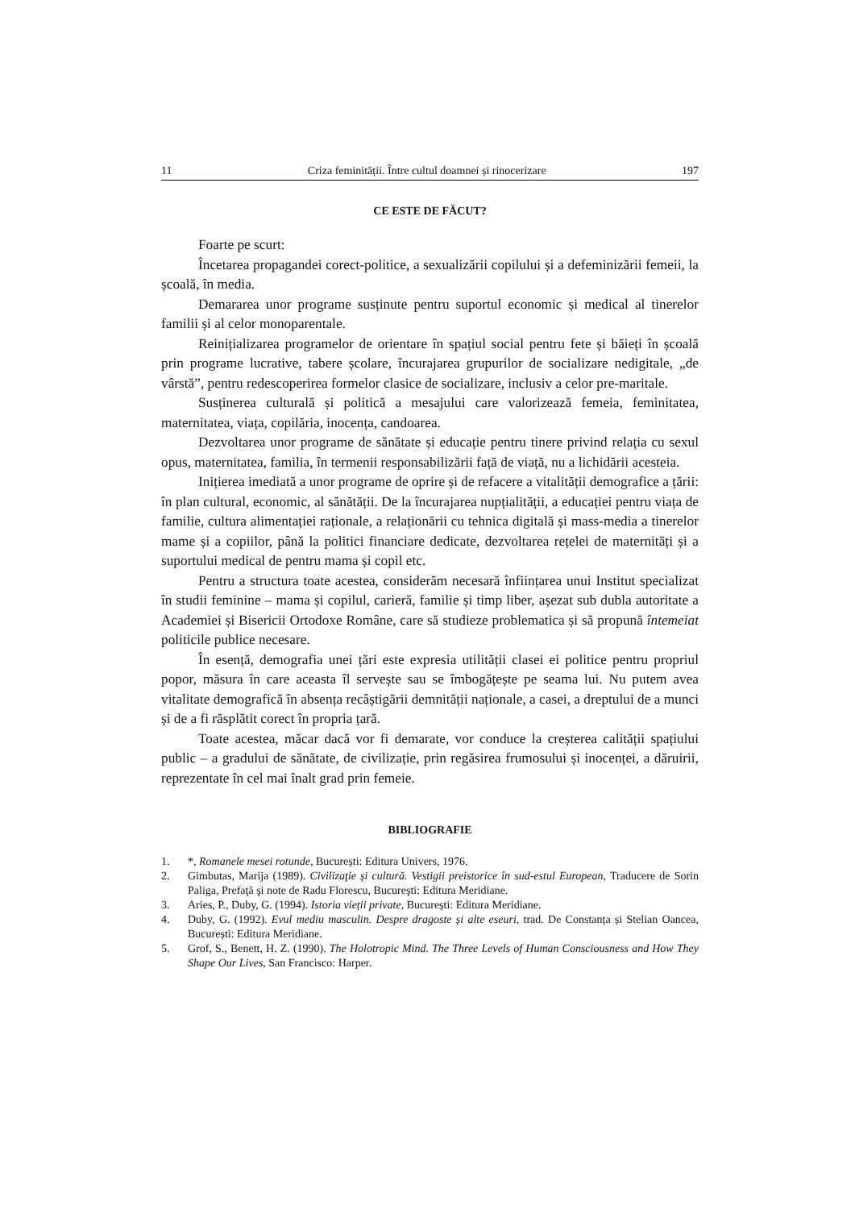11 Criza feminității. Între cultul doamnei și rinocerizare 197
CE ESTE DE FĂCUT?
Foarte pe scurt:
Încetarea propagandei corect-politice, a sexualizării copilului și a defeminizării femeii, la școală, în media.
Demararea unor programe susținute pentru suportul economic și medical al tinerelor familii și al celor monoparentale.
Reinițializarea programelor de orientare în spațiul social pentru fete și băieți în școală prin programe lucrative, tabere școlare, încurajarea grupurilor de socializare nedigitale, „de vârstă”, pentru redescoperirea formelor clasice de socializare, inclusiv a celor pre-maritale.
Susținerea culturală și politică a mesajului care valorizează femeia, feminitatea, maternitatea, viața, copilăria, inocența, candoarea.
Dezvoltarea unor programe de sănătate și educație pentru tinere privind relația cu sexul opus, maternitatea, familia, în termenii responsabilizării față de viață, nu a lichidării acesteia.
Inițierea imediată a unor programe de oprire și de refacere a vitalității demografice a țării: în plan cultural, economic, al sănătății. De la încurajarea nupțialității, a educației pentru viața de familie, cultura alimentației raționale, a relaționării cu tehnica digitală și mass-media a tinerelor mame și a copiilor, până la politici financiare dedicate, dezvoltarea rețelei de maternități și a suportului medical de pentru mama și copil etc.
Pentru a structura toate acestea, considerăm necesară înființarea unui Institut specializat în studii feminine – mama și copilul, carieră, familie și timp liber, așezat sub dubla autoritate a Academiei și Bisericii Ortodoxe Române, care să studieze problematica și să propună întemeiat politicile publice necesare.
În esență, demografia unei țări este expresia utilității clasei ei politice pentru propriul popor, măsura în care aceasta îl servește sau se îmbogățește pe seama lui. Nu putem avea vitalitate demografică în absența recâștigării demnității naționale, a casei, a dreptului de a munci și de a fi răsplătit corect în propria țară.
Toate acestea, măcar dacă vor fi demarate, vor conduce la creșterea calității spațiului public – a gradului de sănătate, de civilizație, prin regăsirea frumosului și inocenței, a dăruirii, reprezentate în cel mai înalt grad prin femeie.
BIBLIOGRAFIE
1. *, Romanele mesei rotunde, București: Editura Univers, 1976.
2. Gimbutas, Marija (1989). Civilizaţie şi cultură. Vestigii preistorice în sud-estul European, Traducere de Sorin Paliga, Prefaţă şi note de Radu Florescu, Bucureşti: Editura Meridiane.
3. Aries, P., Duby, G. (1994). Istoria vieții private, București: Editura Meridiane.
4. Duby, G. (1992). Evul mediu masculin. Despre dragoste și alte eseuri, trad. De Constanța și Stelian Oancea, București: Editura Meridiane.
5. Grof, S., Benett, H. Z. (1990). The Holotropic Mind. The Three Levels of Human Consciousness and How They Shape Our Lives, San Francisco: Harper.